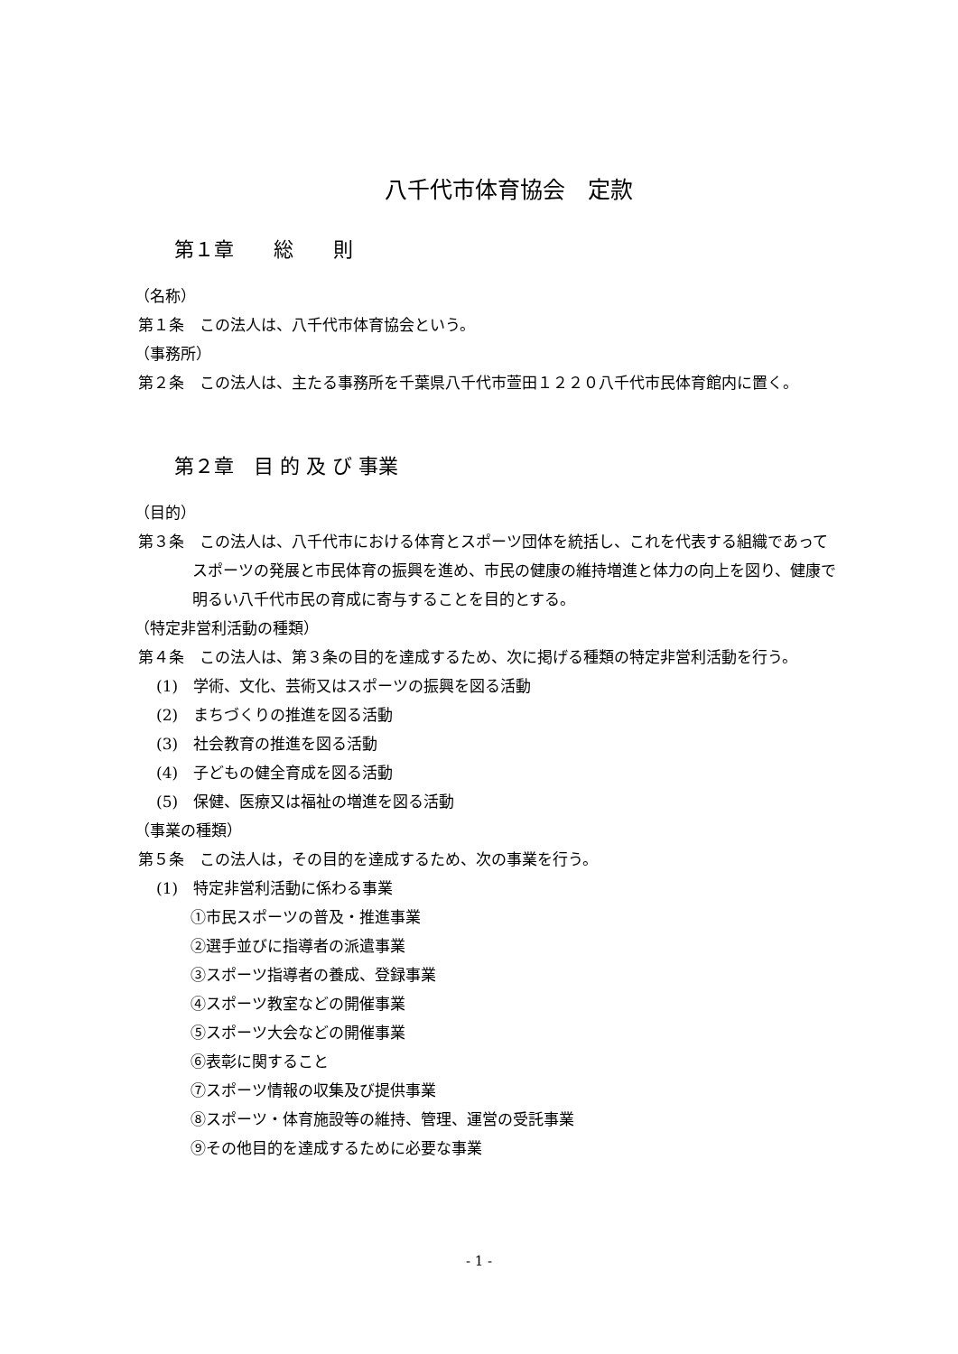八千代市体育協会　定款
第１章　　総　　則
（名称）
第１条　この法人は、八千代市体育協会という。
（事務所）
第２条　この法人は、主たる事務所を千葉県八千代市萱田１２２０八千代市民体育館内に置く。
第２章　目 的 及 び 事業
（目的）
第３条　この法人は、八千代市における体育とスポーツ団体を統括し、これを代表する組織であってスポーツの発展と市民体育の振興を進め、市民の健康の維持増進と体力の向上を図り、健康で明るい八千代市民の育成に寄与することを目的とする。
（特定非営利活動の種類）
第４条　この法人は、第３条の目的を達成するため、次に掲げる種類の特定非営利活動を行う。
(1)　学術、文化、芸術又はスポーツの振興を図る活動
(2)　まちづくりの推進を図る活動
(3)　社会教育の推進を図る活動
(4)　子どもの健全育成を図る活動
(5)　保健、医療又は福祉の増進を図る活動
（事業の種類）
第５条　この法人は，その目的を達成するため、次の事業を行う。
(1)　特定非営利活動に係わる事業
①市民スポーツの普及・推進事業
②選手並びに指導者の派遣事業
③スポーツ指導者の養成、登録事業
④スポーツ教室などの開催事業
⑤スポーツ大会などの開催事業
⑥表彰に関すること
⑦スポーツ情報の収集及び提供事業
⑧スポーツ・体育施設等の維持、管理、運営の受託事業
⑨その他目的を達成するために必要な事業
- 1 -